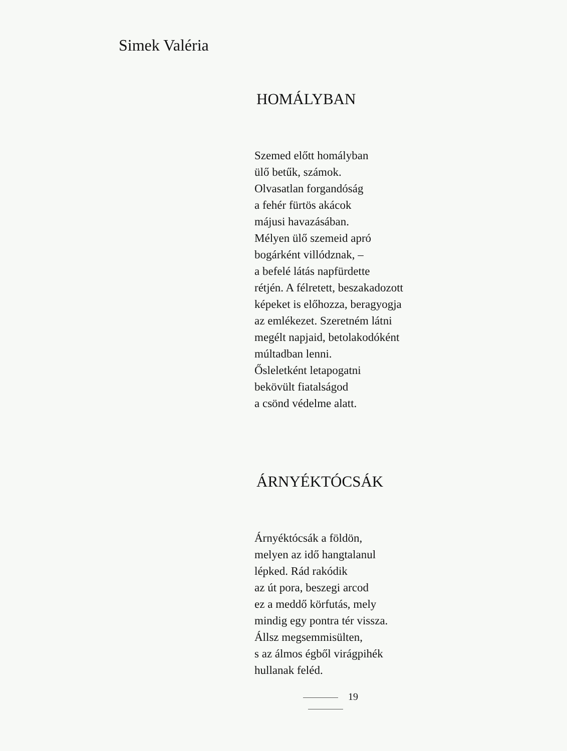Simek Valéria
HOMÁLYBAN
Szemed előtt homályban
ülő betűk, számok.
Olvasatlan forgandóság
a fehér fürtös akácok
májusi havazásában.
Mélyen ülő szemeid apró
bogárként villódznak, –
a befelé látás napfürdette
rétjén. A félretett, beszakadozott
képeket is előhozza, beragyogja
az emlékezet. Szeretném látni
megélt napjaid, betolakodóként
múltadban lenni.
Ősleletként letapogatni
bekövült fiatalságod
a csönd védelme alatt.
ÁRNYÉKTÓCSÁK
Árnyéktócsák a földön,
melyen az idő hangtalanul
lépked. Rád rakódik
az út pora, beszegi arcod
ez a meddő körfutás, mely
mindig egy pontra tér vissza.
Állsz megsemmisülten,
s az álmos égből virágpihék
hullanak feléd.
19